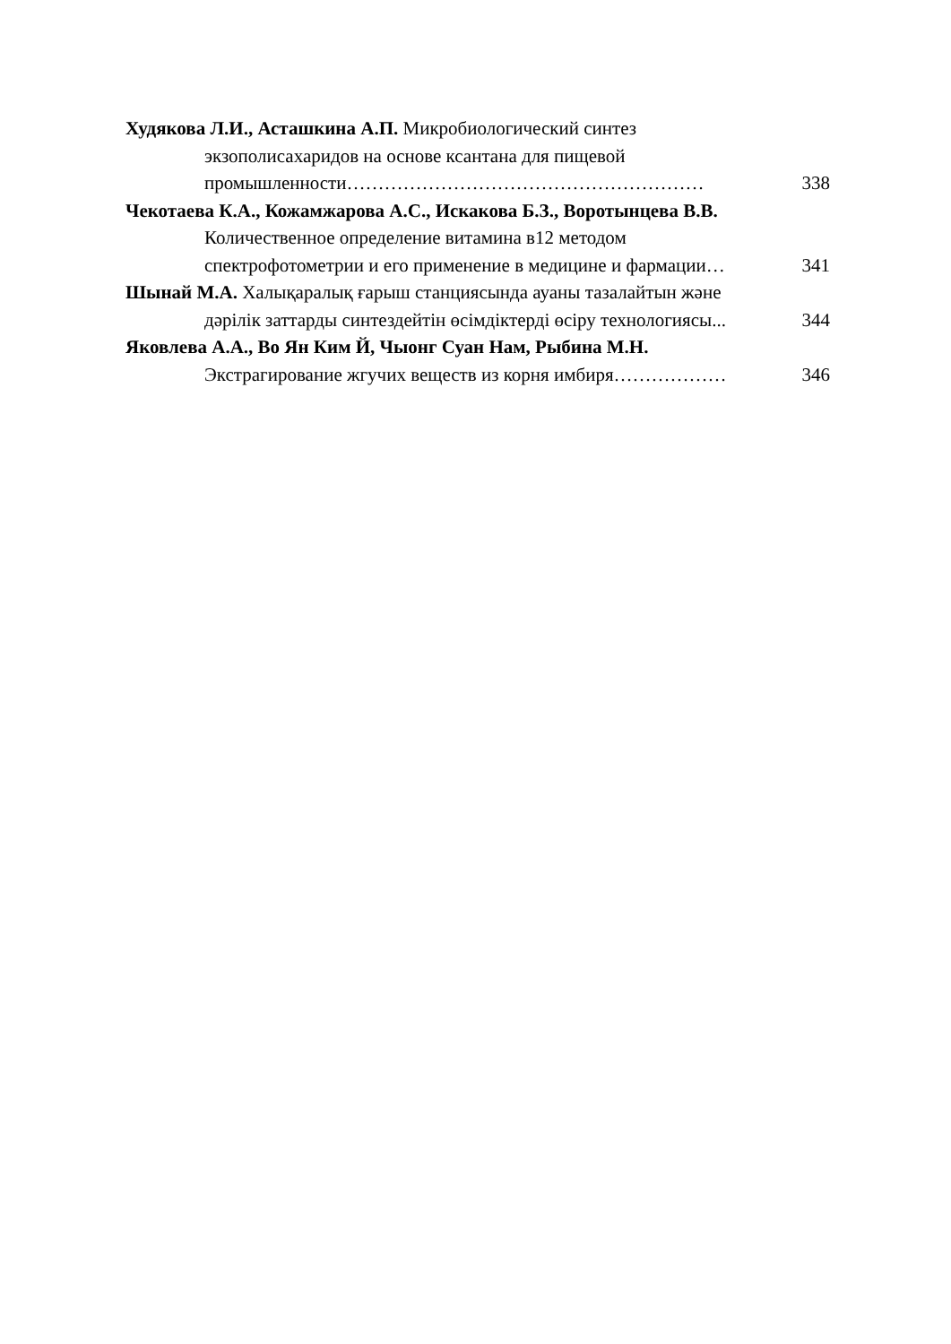Худякова Л.И., Асташкина А.П. Микробиологический синтез
экзополисахаридов на основе ксантана для пищевой
промышленности………………………………………………… 338
Чекотаева К.А., Кожамжарова А.С., Искакова Б.З., Воротынцева В.В.
Количественное определение витамина в12 методом
спектрофотометрии и его применение в медицине и фармации… 341
Шынай М.А. Халықаралық ғарыш станциясында ауаны тазалайтын және
дәрілік заттарды синтездейтін өсімдіктерді өсіру технологиясы... 344
Яковлева А.А., Во Ян Ким Й, Чыонг Суан Нам, Рыбина М.Н.
Экстрагирование жгучих веществ из корня имбиря……………… 346